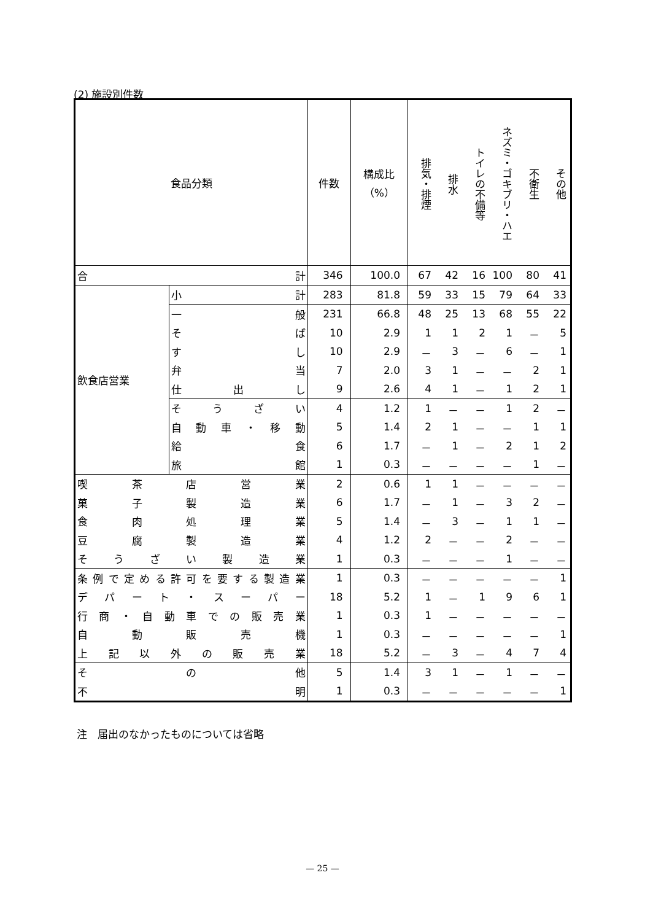(2) 施設別件数
| 食品分類 | | 件数 | 構成比 （%） | 排気・排煙 | 排水 | トイレの不備等 | ネズミ・ゴキブリ・ハエ | 不衛生 | その他 |
| --- | --- | --- | --- | --- | --- | --- | --- | --- | --- |
| 合 計 | | 346 | 100.0 | 67 | 42 | 16 | 100 | 80 | 41 |
| 飲食店営業 | 小 計 | 283 | 81.8 | 59 | 33 | 15 | 79 | 64 | 33 |
| | 一 般 | 231 | 66.8 | 48 | 25 | 13 | 68 | 55 | 22 |
| | そ ば | 10 | 2.9 | 1 | 1 | 2 | 1 | － | 5 |
| | す し | 10 | 2.9 | － | 3 | － | 6 | － | 1 |
| | 弁 当 | 7 | 2.0 | 3 | 1 | － | － | 2 | 1 |
| | 仕 出 し | 9 | 2.6 | 4 | 1 | － | 1 | 2 | 1 |
| | そ う ざ い | 4 | 1.2 | 1 | － | － | 1 | 2 | － |
| | 自 動 車 ・ 移 動 | 5 | 1.4 | 2 | 1 | － | － | 1 | 1 |
| | 給 食 | 6 | 1.7 | － | 1 | － | 2 | 1 | 2 |
| | 旅 館 | 1 | 0.3 | － | － | － | － | 1 | － |
| 喫 茶 店 営 業 | | 2 | 0.6 | 1 | 1 | － | － | － | － |
| 菓 子 製 造 業 | | 6 | 1.7 | － | 1 | － | 3 | 2 | － |
| 食 肉 処 理 業 | | 5 | 1.4 | － | 3 | － | 1 | 1 | － |
| 豆 腐 製 造 業 | | 4 | 1.2 | 2 | － | － | 2 | － | － |
| そ う ざ い 製 造 業 | | 1 | 0.3 | － | － | － | 1 | － | － |
| 条例で定める許可を要する製造業 | | 1 | 0.3 | － | － | － | － | － | 1 |
| デ パ ー ト ・ ス ー パ ー | | 18 | 5.2 | 1 | － | 1 | 9 | 6 | 1 |
| 行 商 ・ 自 動 車 で の 販 売 業 | | 1 | 0.3 | 1 | － | － | － | － | － |
| 自 動 販 売 機 | | 1 | 0.3 | － | － | － | － | － | 1 |
| 上 記 以 外 の 販 売 業 | | 18 | 5.2 | － | 3 | － | 4 | 7 | 4 |
| そ の 他 | | 5 | 1.4 | 3 | 1 | － | 1 | － | － |
| 不 明 | | 1 | 0.3 | － | － | － | － | － | 1 |
注　届出のなかったものについては省略
— 25 —